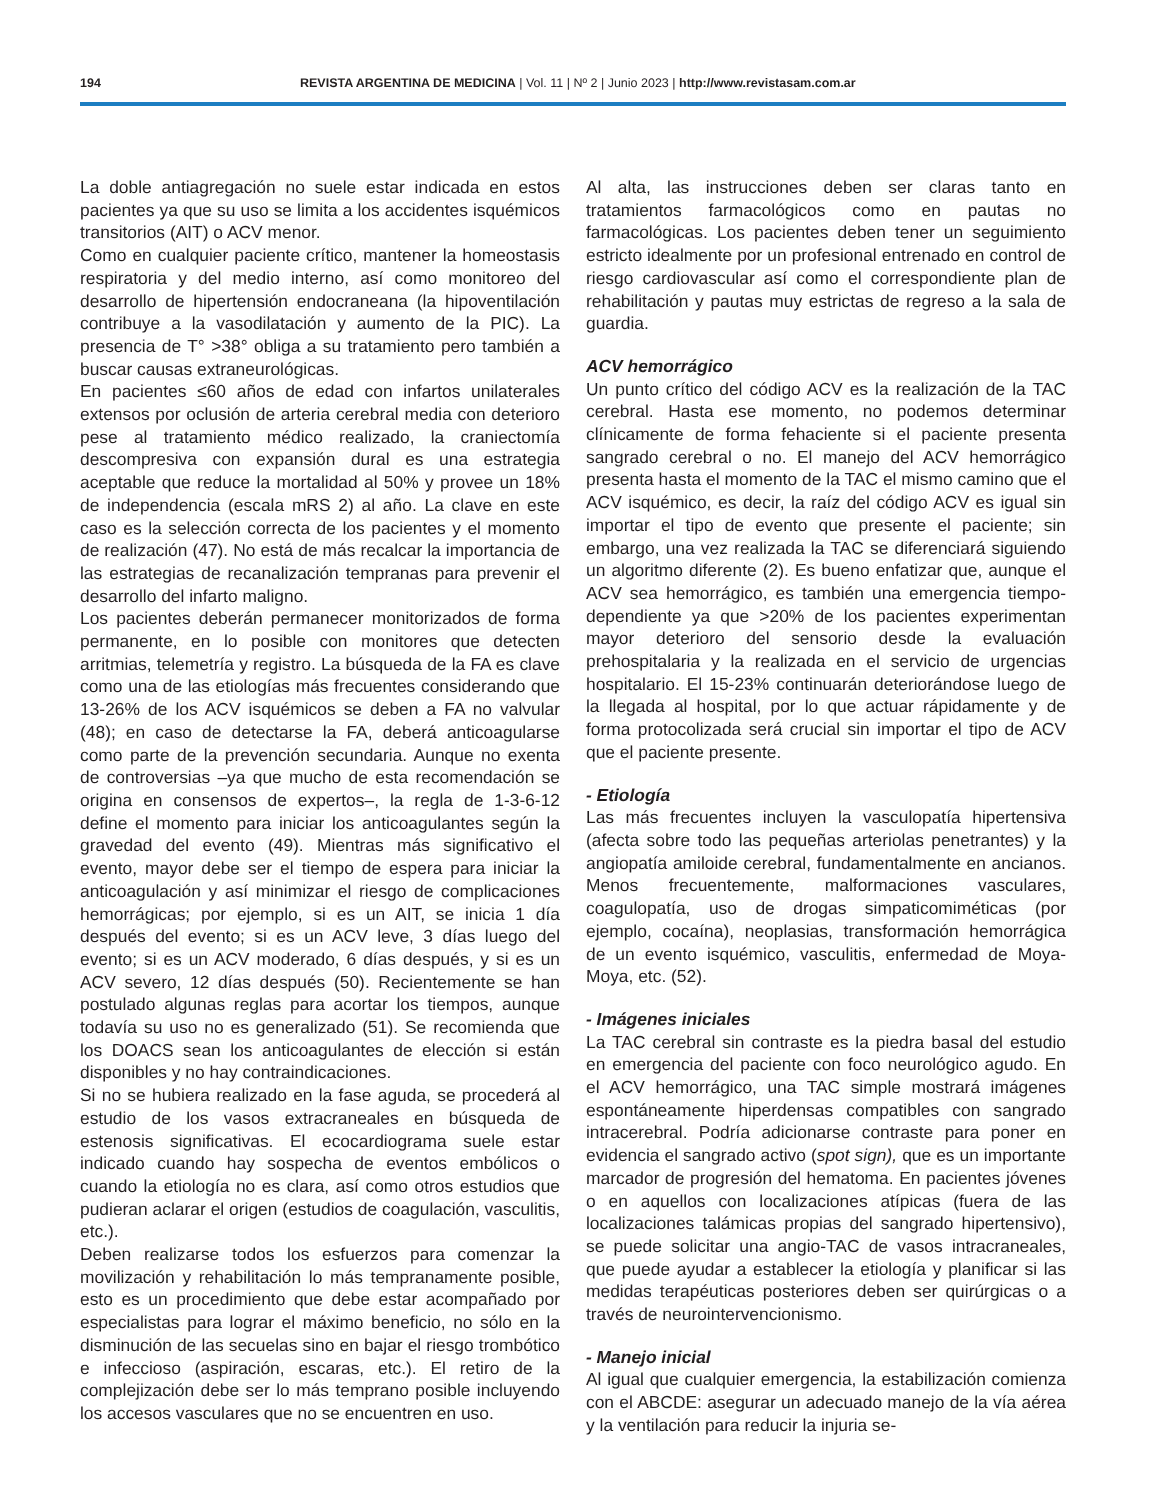194 REVISTA ARGENTINA DE MEDICINA | Vol. 11 | Nº 2 | Junio 2023 | http://www.revistasam.com.ar
La doble antiagregación no suele estar indicada en estos pacientes ya que su uso se limita a los accidentes isquémicos transitorios (AIT) o ACV menor.
Como en cualquier paciente crítico, mantener la homeostasis respiratoria y del medio interno, así como monitoreo del desarrollo de hipertensión endocraneana (la hipoventilación contribuye a la vasodilatación y aumento de la PIC). La presencia de T° >38° obliga a su tratamiento pero también a buscar causas extraneurológicas.
En pacientes ≤60 años de edad con infartos unilaterales extensos por oclusión de arteria cerebral media con deterioro pese al tratamiento médico realizado, la craniectomía descompresiva con expansión dural es una estrategia aceptable que reduce la mortalidad al 50% y provee un 18% de independencia (escala mRS 2) al año. La clave en este caso es la selección correcta de los pacientes y el momento de realización (47). No está de más recalcar la importancia de las estrategias de recanalización tempranas para prevenir el desarrollo del infarto maligno.
Los pacientes deberán permanecer monitorizados de forma permanente, en lo posible con monitores que detecten arritmias, telemetría y registro. La búsqueda de la FA es clave como una de las etiologías más frecuentes considerando que 13-26% de los ACV isquémicos se deben a FA no valvular (48); en caso de detectarse la FA, deberá anticoagularse como parte de la prevención secundaria. Aunque no exenta de controversias –ya que mucho de esta recomendación se origina en consensos de expertos–, la regla de 1-3-6-12 define el momento para iniciar los anticoagulantes según la gravedad del evento (49). Mientras más significativo el evento, mayor debe ser el tiempo de espera para iniciar la anticoagulación y así minimizar el riesgo de complicaciones hemorrágicas; por ejemplo, si es un AIT, se inicia 1 día después del evento; si es un ACV leve, 3 días luego del evento; si es un ACV moderado, 6 días después, y si es un ACV severo, 12 días después (50). Recientemente se han postulado algunas reglas para acortar los tiempos, aunque todavía su uso no es generalizado (51). Se recomienda que los DOACS sean los anticoagulantes de elección si están disponibles y no hay contraindicaciones.
Si no se hubiera realizado en la fase aguda, se procederá al estudio de los vasos extracraneales en búsqueda de estenosis significativas. El ecocardiograma suele estar indicado cuando hay sospecha de eventos embólicos o cuando la etiología no es clara, así como otros estudios que pudieran aclarar el origen (estudios de coagulación, vasculitis, etc.).
Deben realizarse todos los esfuerzos para comenzar la movilización y rehabilitación lo más tempranamente posible, esto es un procedimiento que debe estar acompañado por especialistas para lograr el máximo beneficio, no sólo en la disminución de las secuelas sino en bajar el riesgo trombótico e infeccioso (aspiración, escaras, etc.). El retiro de la complejización debe ser lo más temprano posible incluyendo los accesos vasculares que no se encuentren en uso.
Al alta, las instrucciones deben ser claras tanto en tratamientos farmacológicos como en pautas no farmacológicas. Los pacientes deben tener un seguimiento estricto idealmente por un profesional entrenado en control de riesgo cardiovascular así como el correspondiente plan de rehabilitación y pautas muy estrictas de regreso a la sala de guardia.
ACV hemorrágico
Un punto crítico del código ACV es la realización de la TAC cerebral. Hasta ese momento, no podemos determinar clínicamente de forma fehaciente si el paciente presenta sangrado cerebral o no. El manejo del ACV hemorrágico presenta hasta el momento de la TAC el mismo camino que el ACV isquémico, es decir, la raíz del código ACV es igual sin importar el tipo de evento que presente el paciente; sin embargo, una vez realizada la TAC se diferenciará siguiendo un algoritmo diferente (2). Es bueno enfatizar que, aunque el ACV sea hemorrágico, es también una emergencia tiempo-dependiente ya que >20% de los pacientes experimentan mayor deterioro del sensorio desde la evaluación prehospitalaria y la realizada en el servicio de urgencias hospitalario. El 15-23% continuarán deteriorándose luego de la llegada al hospital, por lo que actuar rápidamente y de forma protocolizada será crucial sin importar el tipo de ACV que el paciente presente.
- Etiología
Las más frecuentes incluyen la vasculopatía hipertensiva (afecta sobre todo las pequeñas arteriolas penetrantes) y la angiopatía amiloide cerebral, fundamentalmente en ancianos. Menos frecuentemente, malformaciones vasculares, coagulopatía, uso de drogas simpaticomiméticas (por ejemplo, cocaína), neoplasias, transformación hemorrágica de un evento isquémico, vasculitis, enfermedad de Moya-Moya, etc. (52).
- Imágenes iniciales
La TAC cerebral sin contraste es la piedra basal del estudio en emergencia del paciente con foco neurológico agudo. En el ACV hemorrágico, una TAC simple mostrará imágenes espontáneamente hiperdensas compatibles con sangrado intracerebral. Podría adicionarse contraste para poner en evidencia el sangrado activo (spot sign), que es un importante marcador de progresión del hematoma. En pacientes jóvenes o en aquellos con localizaciones atípicas (fuera de las localizaciones talámicas propias del sangrado hipertensivo), se puede solicitar una angio-TAC de vasos intracraneales, que puede ayudar a establecer la etiología y planificar si las medidas terapéuticas posteriores deben ser quirúrgicas o a través de neurointervencionismo.
- Manejo inicial
Al igual que cualquier emergencia, la estabilización comienza con el ABCDE: asegurar un adecuado manejo de la vía aérea y la ventilación para reducir la injuria se-